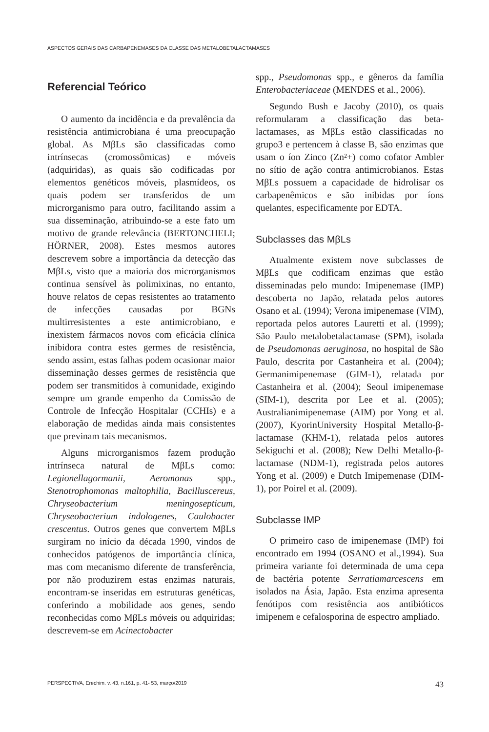ASPECTOS GERAIS DAS CARBAPENEMASES DA CLASSE DAS METALOBETALACTAMASES
Referencial Teórico
O aumento da incidência e da prevalência da resistência antimicrobiana é uma preocupação global. As MβLs são classificadas como intrínsecas (cromossômicas) e móveis (adquiridas), as quais são codificadas por elementos genéticos móveis, plasmídeos, os quais podem ser transferidos de um microrganismo para outro, facilitando assim a sua disseminação, atribuindo-se a este fato um motivo de grande relevância (BERTONCHELI; HÖRNER, 2008). Estes mesmos autores descrevem sobre a importância da detecção das MβLs, visto que a maioria dos microrganismos continua sensível às polimixinas, no entanto, houve relatos de cepas resistentes ao tratamento de infecções causadas por BGNs multirresistentes a este antimicrobiano, e inexistem fármacos novos com eficácia clínica inibidora contra estes germes de resistência, sendo assim, estas falhas podem ocasionar maior disseminação desses germes de resistência que podem ser transmitidos à comunidade, exigindo sempre um grande empenho da Comissão de Controle de Infecção Hospitalar (CCHIs) e a elaboração de medidas ainda mais consistentes que previnam tais mecanismos.
Alguns microrganismos fazem produção intrínseca natural de MβLs como: Legionellagormanii, Aeromonas spp., Stenotrophomonas maltophilia, Bacilluscereus, Chryseobacterium meningosepticum, Chryseobacterium indologenes, Caulobacter crescentus. Outros genes que convertem MβLs surgiram no início da década 1990, vindos de conhecidos patógenos de importância clínica, mas com mecanismo diferente de transferência, por não produzirem estas enzimas naturais, encontram-se inseridas em estruturas genéticas, conferindo a mobilidade aos genes, sendo reconhecidas como MβLs móveis ou adquiridas; descrevem-se em Acinectobacter
spp., Pseudomonas spp., e gêneros da família Enterobacteriaceae (MENDES et al., 2006).
Segundo Bush e Jacoby (2010), os quais reformularam a classificação das beta-lactamases, as MβLs estão classificadas no grupo3 e pertencem à classe B, são enzimas que usam o íon Zinco (Zn²+) como cofator Ambler no sítio de ação contra antimicrobianos. Estas MβLs possuem a capacidade de hidrolisar os carbapenêmicos e são inibidas por íons quelantes, especificamente por EDTA.
Subclasses das MβLs
Atualmente existem nove subclasses de MβLs que codificam enzimas que estão disseminadas pelo mundo: Imipenemase (IMP) descoberta no Japão, relatada pelos autores Osano et al. (1994); Verona imipenemase (VIM), reportada pelos autores Lauretti et al. (1999); São Paulo metalobetalactamase (SPM), isolada de Pseudomonas aeruginosa, no hospital de São Paulo, descrita por Castanheira et al. (2004); Germanimipenemase (GIM-1), relatada por Castanheira et al. (2004); Seoul imipenemase (SIM-1), descrita por Lee et al. (2005); Australianimipenemase (AIM) por Yong et al. (2007), KyorinUniversity Hospital Metallo-β-lactamase (KHM-1), relatada pelos autores Sekiguchi et al. (2008); New Delhi Metallo-β-lactamase (NDM-1), registrada pelos autores Yong et al. (2009) e Dutch Imipemenase (DIM-1), por Poirel et al. (2009).
Subclasse IMP
O primeiro caso de imipenemase (IMP) foi encontrado em 1994 (OSANO et al.,1994). Sua primeira variante foi determinada de uma cepa de bactéria potente Serratiamarcescens em isolados na Ásia, Japão. Esta enzima apresenta fenótipos com resistência aos antibióticos imipenem e cefalosporina de espectro ampliado.
PERSPECTIVA, Erechim. v. 43, n.161, p. 41- 53, março/2019 43